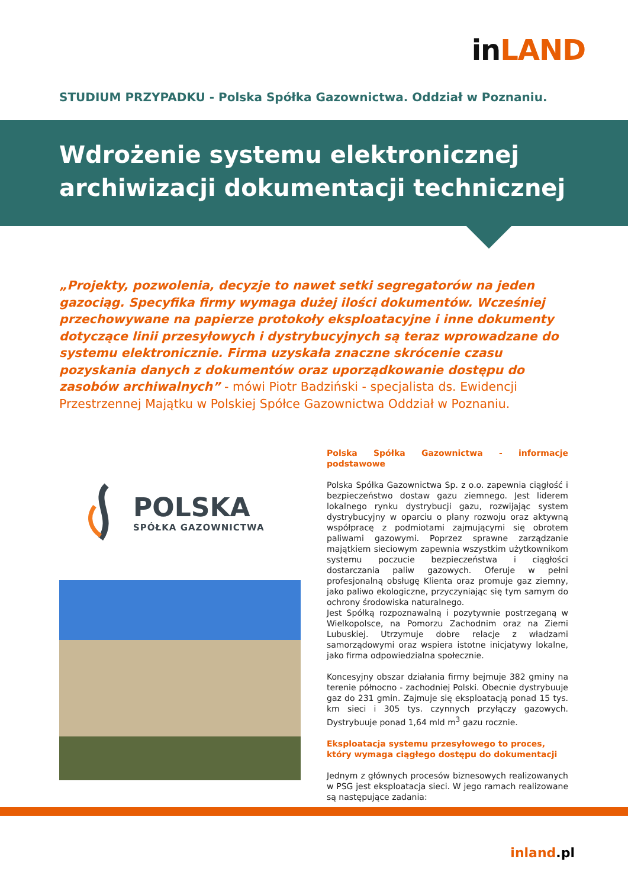in LAND
STUDIUM PRZYPADKU - Polska Spółka Gazownictwa. Oddział w Poznaniu.
Wdrożenie systemu elektronicznej
archiwizacji dokumentacji technicznej
„Projekty, pozwolenia, decyzje to nawet setki segregatorów na jeden gazociąg. Specyfika firmy wymaga dużej ilości dokumentów. Wcześniej przechowywane na papierze protokoły eksploatacyjne i inne dokumenty dotyczące linii przesyłowych i dystrybucyjnych są teraz wprowadzane do systemu elektronicznie. Firma uzyskała znaczne skrócenie czasu pozyskania danych z dokumentów oraz uporządkowanie dostępu do zasobów archiwalnych” - mówi Piotr Badziński - specjalista ds. Ewidencji Przestrzennej Majątku w Polskiej Spółce Gazownictwa Oddział w Poznaniu.
POLSKA
SPÓŁKA GAZOWNICTWA
Polska Spółka Gazownictwa - informacje podstawowe
Polska Spółka Gazownictwa Sp. z o.o. zapewnia ciągłość i bezpieczeństwo dostaw gazu ziemnego. Jest liderem lokalnego rynku dystrybucji gazu, rozwijając system dystrybucyjny w oparciu o plany rozwoju oraz aktywną współpracę z podmiotami zajmującymi się obrotem paliwami gazowymi. Poprzez sprawne zarządzanie majątkiem sieciowym zapewnia wszystkim użytkownikom systemu poczucie bezpieczeństwa i ciągłości dostarczania paliw gazowych. Oferuje w pełni profesjonalną obsługę Klienta oraz promuje gaz ziemny, jako paliwo ekologiczne, przyczyniając się tym samym do ochrony środowiska naturalnego.
Jest Spółką rozpoznawalną i pozytywnie postrzeganą w Wielkopolsce, na Pomorzu Zachodnim oraz na Ziemi Lubuskiej. Utrzymuje dobre relacje z władzami samorządowymi oraz wspiera istotne inicjatywy lokalne, jako firma odpowiedzialna społecznie.
Koncesyjny obszar działania firmy bejmuje 382 gminy na terenie północno - zachodniej Polski. Obecnie dystrybuuje gaz do 231 gmin. Zajmuje się eksploatacją ponad 15 tys. km sieci i 305 tys. czynnych przyłączy gazowych. Dystrybuuje ponad 1,64 mld m<sup>3</sup> gazu rocznie.
Eksploatacja systemu przesyłowego to proces,
który wymaga ciągłego dostępu do dokumentacji
Jednym z głównych procesów biznesowych realizowanych w PSG jest eksploatacja sieci. W jego ramach realizowane są następujące zadania:
inland.pl